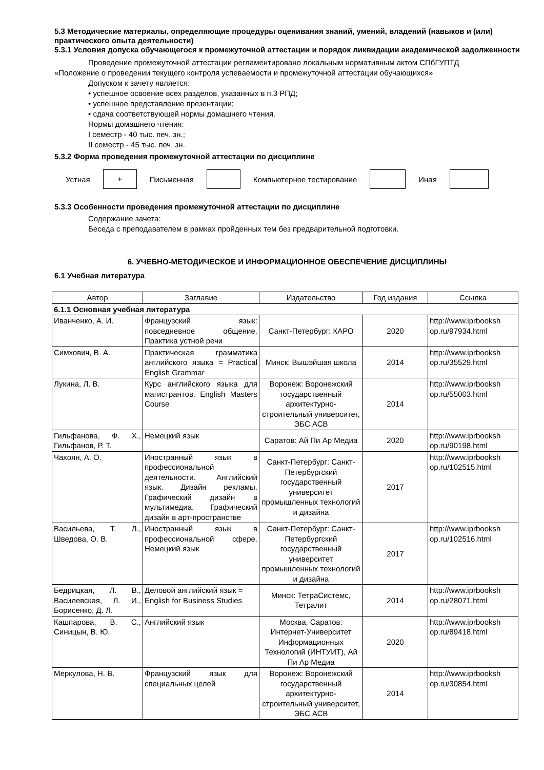5.3 Методические материалы, определяющие процедуры оценивания знаний, умений, владений (навыков и (или) практического опыта деятельности)
5.3.1 Условия допуска обучающегося к промежуточной аттестации и порядок ликвидации академической задолженности
Проведение промежуточной аттестации регламентировано локальным нормативным актом СПбГУПТД
«Положение о проведении текущего контроля успеваемости и промежуточной аттестации обучающихся»
Допуском к зачету является:
• успешное освоение всех разделов, указанных в п.3 РПД;
• успешное представление презентации;
• сдача соответствующей нормы домашнего чтения.
Нормы домашнего чтения:
I семестр - 40 тыс. печ. зн.;
II семестр - 45 тыс. печ. зн.
5.3.2 Форма проведения промежуточной аттестации по дисциплине
Устная
+
Письменная Компьютерное тестирование Иная
5.3.3 Особенности проведения промежуточной аттестации по дисциплине
Содержание зачета:
Беседа с преподавателем в рамках пройденных тем без предварительной подготовки.
6. УЧЕБНО-МЕТОДИЧЕСКОЕ И ИНФОРМАЦИОННОЕ ОБЕСПЕЧЕНИЕ ДИСЦИПЛИНЫ
6.1 Учебная литература
| Автор | Заглавие | Издательство | Год издания | Ссылка |
| --- | --- | --- | --- | --- |
| 6.1.1 Основная учебная литература | | | | |
| Иванченко, А. И. | Французский язык: повседневное общение. Практика устной речи | Санкт-Петербург: КАРО | 2020 | http://www.iprbooksh op.ru/97934.html |
| Симхович, В. А. | Практическая грамматика английского языка = Practical English Grammar | Минск: Вышэйшая школа | 2014 | http://www.iprbooksh op.ru/35529.html |
| Лукина, Л. В. | Курс английского языка для магистрантов. English Masters Course | Воронеж: Воронежский государственный архитектурно-строительный университет, ЭБС АСВ | 2014 | http://www.iprbooksh op.ru/55003.html |
| Гильфанова, Ф. Х., Гильфанов, Р. Т. | Немецкий язык | Саратов: Ай Пи Ар Медиа | 2020 | http://www.iprbooksh op.ru/90198.html |
| Чахоян, А. О. | Иностранный язык в профессиональной деятельности. Английский язык. Дизайн рекламы. Графический дизайн в мультимедиа. Графический дизайн в арт-пространстве | Санкт-Петербург: Санкт-Петербургский государственный университет промышленных технологий и дизайна | 2017 | http://www.iprbooksh op.ru/102515.html |
| Васильева, Т. Л., Шведова, О. В. | Иностранный язык в профессиональной сфере. Немецкий язык | Санкт-Петербург: Санкт-Петербургский государственный университет промышленных технологий и дизайна | 2017 | http://www.iprbooksh op.ru/102516.html |
| Бедрицкая, Л. В., Василевская, Л. И., Борисенко, Д. Л. | Деловой английский язык = English for Business Studies | Минск: ТетраСистемс, Тетралит | 2014 | http://www.iprbooksh op.ru/28071.html |
| Кашпарова, В. С., Синицын, В. Ю. | Английский язык | Москва, Саратов: Интернет-Университет Информационных Технологий (ИНТУИТ), Ай Пи Ар Медиа | 2020 | http://www.iprbooksh op.ru/89418.html |
| Меркулова, Н. В. | Французский язык для специальных целей | Воронеж: Воронежский государственный архитектурно-строительный университет, ЭБС АСВ | 2014 | http://www.iprbooksh op.ru/30854.html |